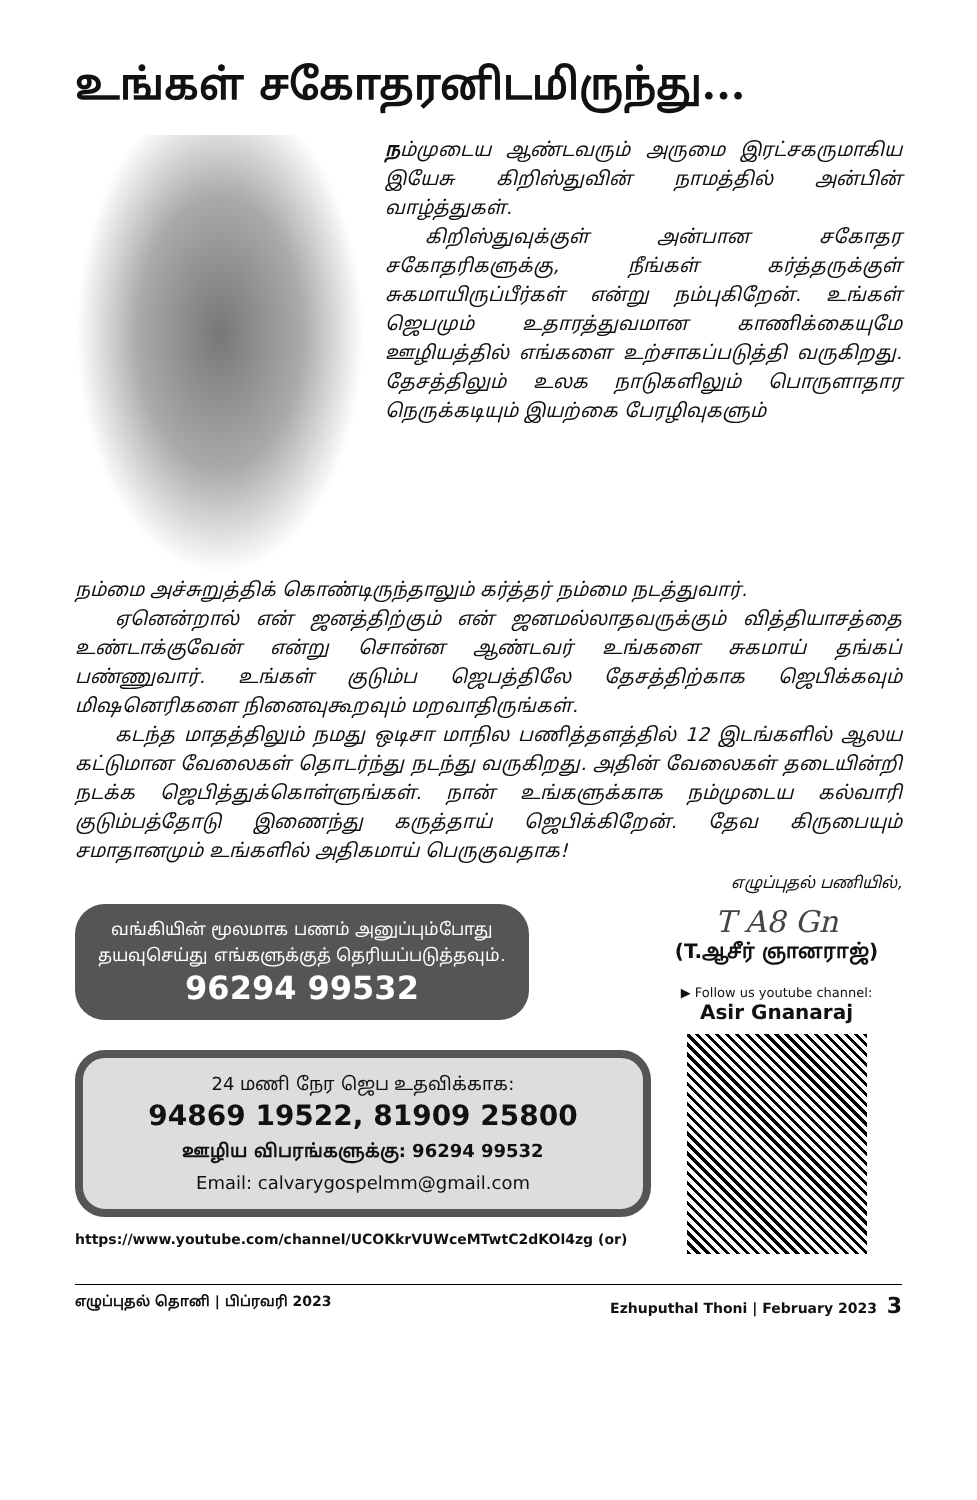உங்கள் சகோதரனிடமிருந்து...
நம்முடைய ஆண்டவரும் அருமை இரட்சகருமாகிய இயேசு கிறிஸ்துவின் நாமத்தில் அன்பின் வாழ்த்துகள்.
கிறிஸ்துவுக்குள் அன்பான சகோதர சகோதரிகளுக்கு, நீங்கள் கர்த்தருக்குள் சுகமாயிருப்பீர்கள் என்று நம்புகிறேன். உங்கள் ஜெபமும் உதாரத்துவமான காணிக்கையுமே ஊழியத்தில் எங்களை உற்சாகப்படுத்தி வருகிறது. தேசத்திலும் உலக நாடுகளிலும் பொருளாதார நெருக்கடியும் இயற்கை பேரழிவுகளும்
நம்மை அச்சுறுத்திக் கொண்டிருந்தாலும் கர்த்தர் நம்மை நடத்துவார்.
ஏனென்றால் என் ஜனத்திற்கும் என் ஜனமல்லாதவருக்கும் வித்தியாசத்தை உண்டாக்குவேன் என்று சொன்ன ஆண்டவர் உங்களை சுகமாய் தங்கப் பண்ணுவார். உங்கள் குடும்ப ஜெபத்திலே தேசத்திற்காக ஜெபிக்கவும் மிஷனெரிகளை நினைவுகூறவும் மறவாதிருங்கள்.
கடந்த மாதத்திலும் நமது ஒடிசா மாநில பணித்தளத்தில் 12 இடங்களில் ஆலய கட்டுமான வேலைகள் தொடர்ந்து நடந்து வருகிறது. அதின் வேலைகள் தடையின்றி நடக்க ஜெபித்துக்கொள்ளுங்கள். நான் உங்களுக்காக நம்முடைய கல்வாரி குடும்பத்தோடு இணைந்து கருத்தாய் ஜெபிக்கிறேன். தேவ கிருபையும் சமாதானமும் உங்களில் அதிகமாய் பெருகுவதாக!
எழுப்புதல் பணியில்,
வங்கியின் மூலமாக பணம் அனுப்பும்போது தயவுசெய்து எங்களுக்குத் தெரியப்படுத்தவும்.
96294 99532
24 மணி நேர ஜெப உதவிக்காக:
94869 19522, 81909 25800
ஊழிய விபரங்களுக்கு: 96294 99532
Email: calvarygospelmm@gmail.com
https://www.youtube.com/channel/UCOKkrVUWceMTwtC2dKOl4zg (or)
T A8 Gn
(T.ஆசீர் ஞானராஜ்)
▶ Follow us youtube channel:
Asir Gnanaraj
எழுப்புதல் தொனி | பிப்ரவரி 2023 Ezhuputhal Thoni | February 2023 3